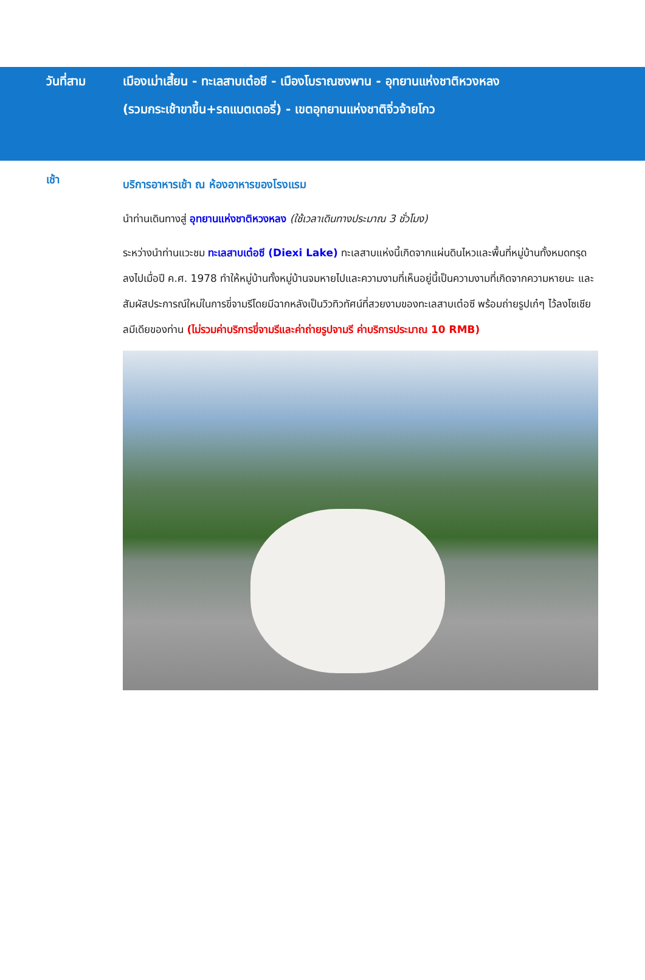วันที่สาม เมืองเม่าเสี้ยน - ทะเลสาบเต๋อซี - เมืองโบราณซงพาน - อุทยานแห่งชาติหวงหลง
(รวมกระเช้าขาขึ้น+รถแบตเตอรี่) - เขตอุทยานแห่งชาติจิ่วจ้ายโกว
เช้า
บริการอาหารเช้า ณ ห้องอาหารของโรงแรม
นำท่านเดินทางสู่ อุทยานแห่งชาติหวงหลง (ใช้เวลาเดินทางประมาณ 3 ชั่วโมง)
ระหว่างนำท่านแวะชม ทะเลสาบเต๋อซี (Diexi Lake) ทะเลสาบแห่งนี้เกิดจากแผ่นดินไหวและพื้นที่หมู่บ้านทั้งหมดทรุดลงไปเมื่อปี ค.ศ. 1978 ทำให้หมู่บ้านทั้งหมู่บ้านจมหายไปและความงามที่เห็นอยู่นี้เป็นความงามที่เกิดจากความหายนะ และสัมผัสประการณ์ใหม่ในการขี่จามรีโดยมีฉากหลังเป็นวิวทิวทัศน์ที่สวยงามของทะเลสาบเต๋อซี พร้อมถ่ายรูปเก๋ๆ ไว้ลงโซเชียลมีเดียของท่าน (ไม่รวมค่าบริการขี่จามรีและค่าถ่ายรูปจามรี ค่าบริการประมาณ 10 RMB)